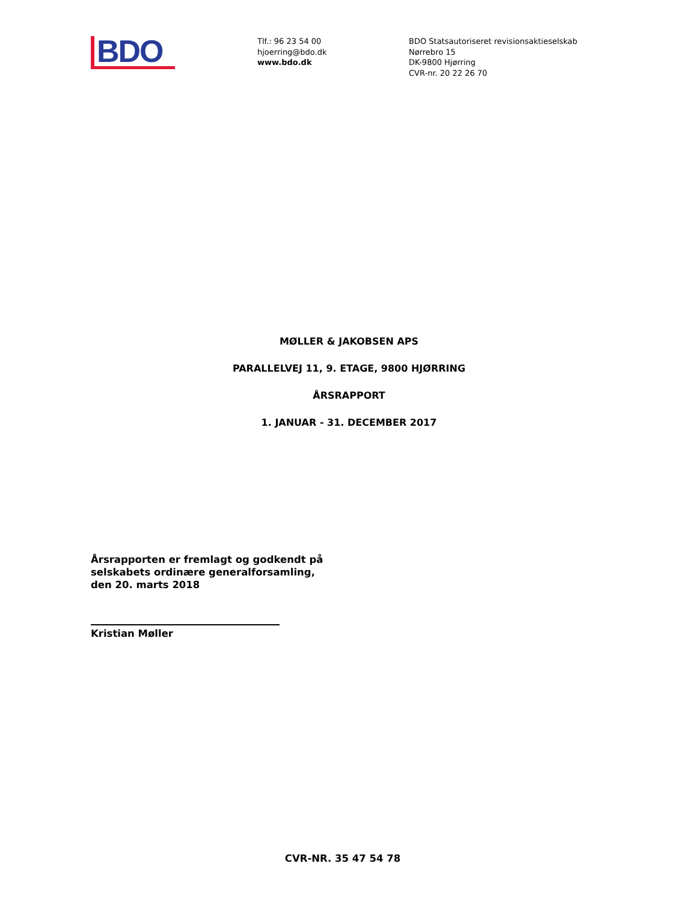BDO
Tlf.: 96 23 54 00
hjoerring@bdo.dk
www.bdo.dk
BDO Statsautoriseret revisionsaktieselskab
Nørrebro 15
DK-9800 Hjørring
CVR-nr. 20 22 26 70
MØLLER & JAKOBSEN APS
PARALLELVEJ 11, 9. ETAGE, 9800 HJØRRING
ÅRSRAPPORT
1. JANUAR - 31. DECEMBER 2017
Årsrapporten er fremlagt og godkendt på
selskabets ordinære generalforsamling,
den 20. marts 2018
Kristian Møller
CVR-NR. 35 47 54 78